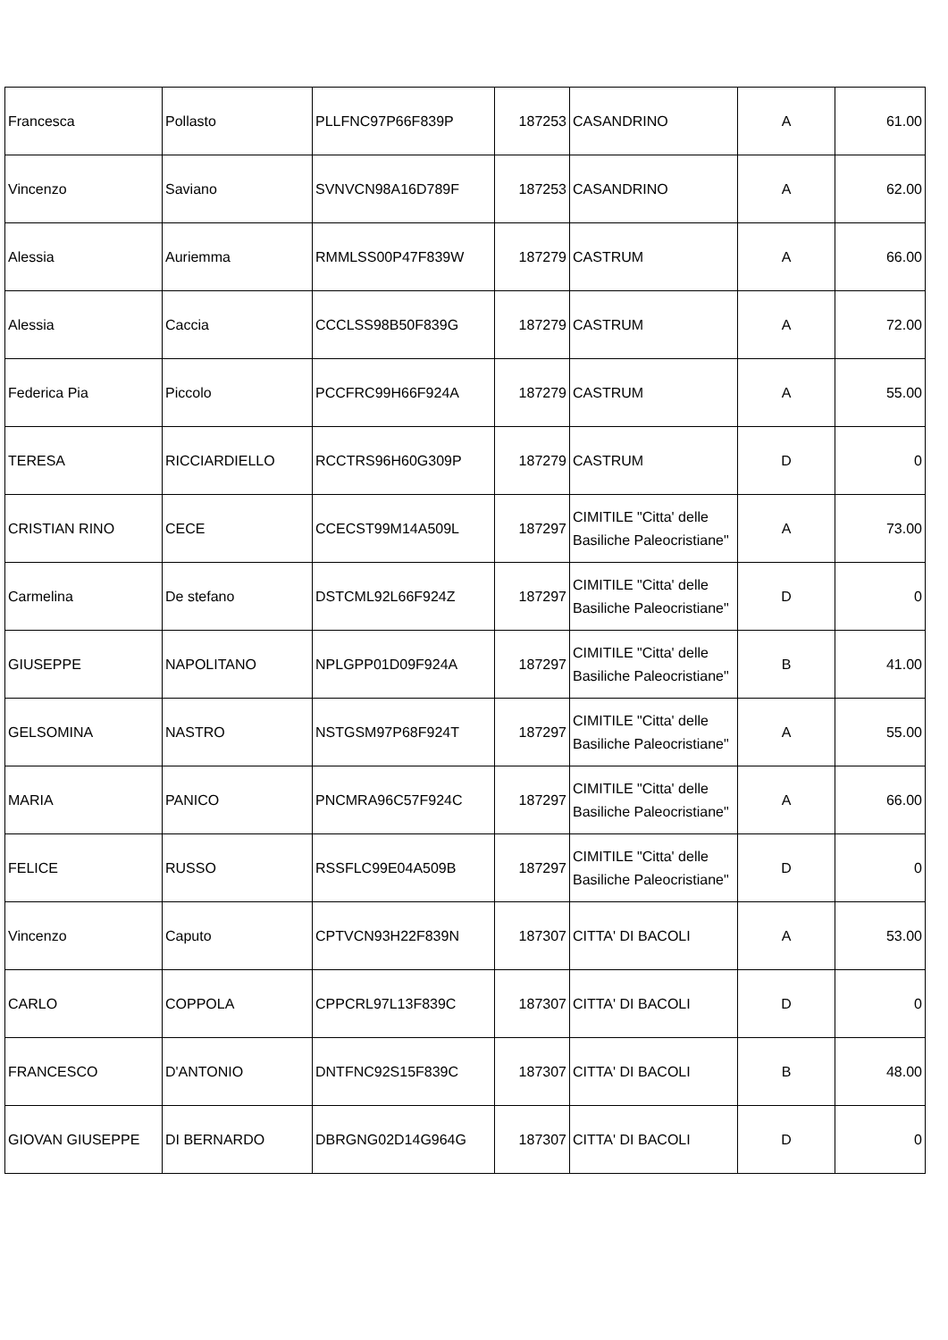| Francesca | Pollasto | PLLFNC97P66F839P | 187253 | CASANDRINO | A | 61.00 |
| Vincenzo | Saviano | SVNVCN98A16D789F | 187253 | CASANDRINO | A | 62.00 |
| Alessia | Auriemma | RMMLSS00P47F839W | 187279 | CASTRUM | A | 66.00 |
| Alessia | Caccia | CCCLSS98B50F839G | 187279 | CASTRUM | A | 72.00 |
| Federica Pia | Piccolo | PCCFRC99H66F924A | 187279 | CASTRUM | A | 55.00 |
| TERESA | RICCIARDIELLO | RCCTRS96H60G309P | 187279 | CASTRUM | D | 0 |
| CRISTIAN RINO | CECE | CCECST99M14A509L | 187297 | CIMITILE "Citta' delle Basiliche Paleocristiane" | A | 73.00 |
| Carmelina | De stefano | DSTCML92L66F924Z | 187297 | CIMITILE "Citta' delle Basiliche Paleocristiane" | D | 0 |
| GIUSEPPE | NAPOLITANO | NPLGPP01D09F924A | 187297 | CIMITILE "Citta' delle Basiliche Paleocristiane" | B | 41.00 |
| GELSOMINA | NASTRO | NSTGSM97P68F924T | 187297 | CIMITILE "Citta' delle Basiliche Paleocristiane" | A | 55.00 |
| MARIA | PANICO | PNCMRA96C57F924C | 187297 | CIMITILE "Citta' delle Basiliche Paleocristiane" | A | 66.00 |
| FELICE | RUSSO | RSSFLC99E04A509B | 187297 | CIMITILE "Citta' delle Basiliche Paleocristiane" | D | 0 |
| Vincenzo | Caputo | CPTVCN93H22F839N | 187307 | CITTA' DI BACOLI | A | 53.00 |
| CARLO | COPPOLA | CPPCRL97L13F839C | 187307 | CITTA' DI BACOLI | D | 0 |
| FRANCESCO | D'ANTONIO | DNTFNC92S15F839C | 187307 | CITTA' DI BACOLI | B | 48.00 |
| GIOVAN GIUSEPPE | DI BERNARDO | DBRGNG02D14G964G | 187307 | CITTA' DI BACOLI | D | 0 |